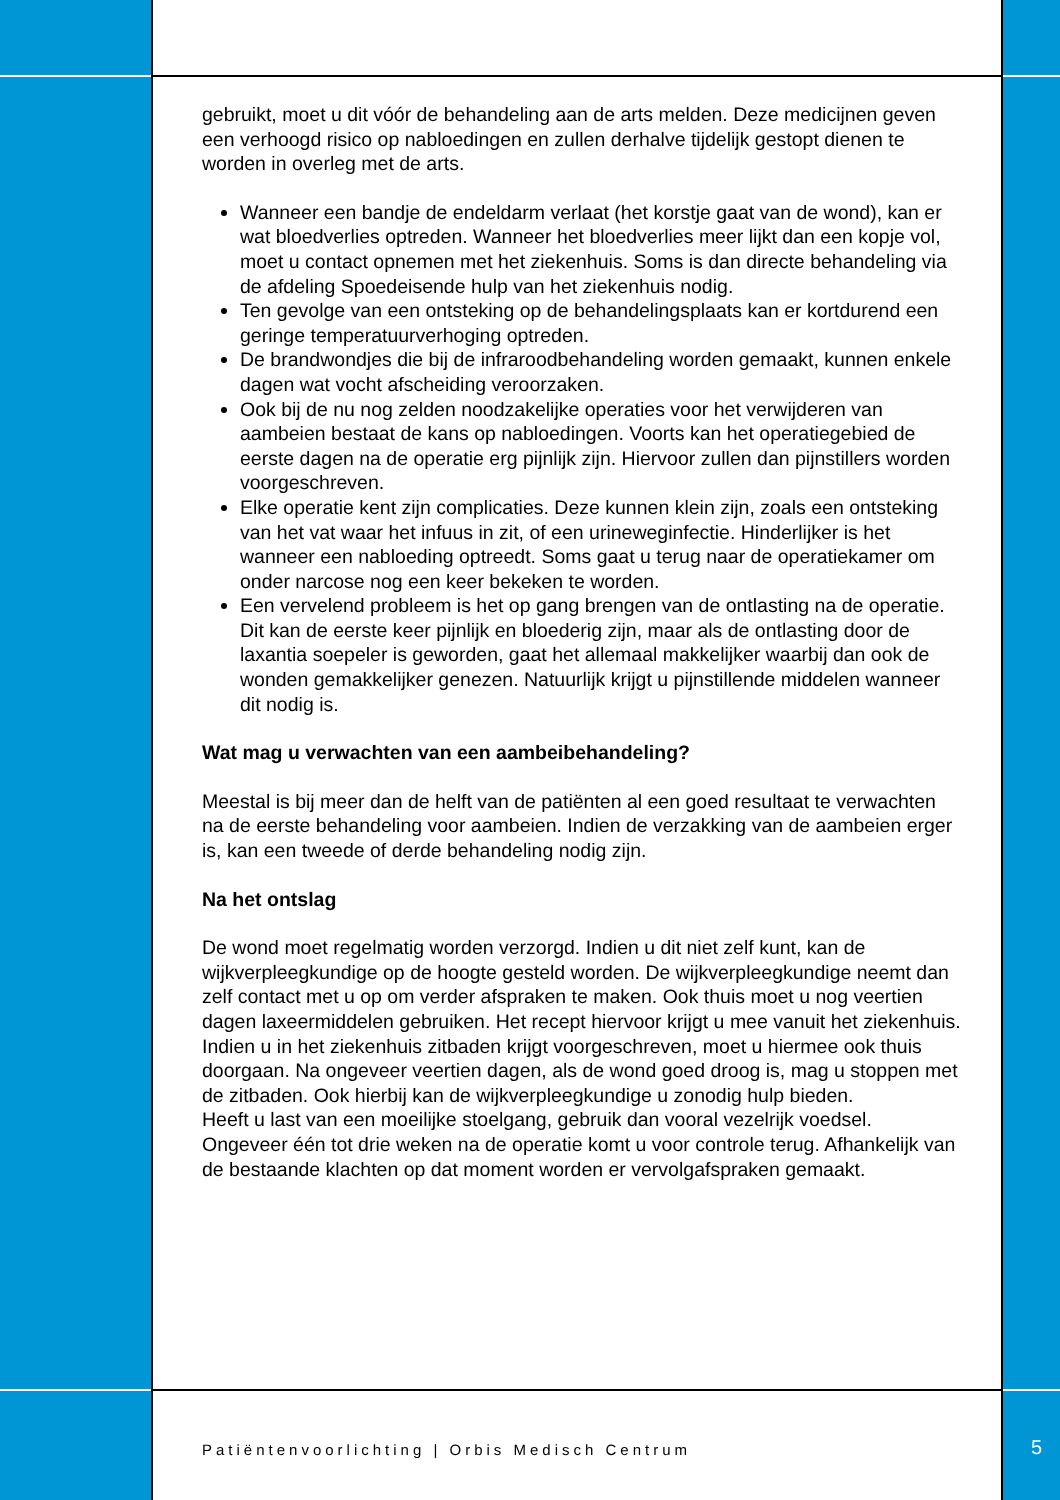gebruikt, moet u dit vóór de behandeling aan de arts melden. Deze medicijnen geven een verhoogd risico op nabloedingen en zullen derhalve tijdelijk gestopt dienen te worden in overleg met de arts.
Wanneer een bandje de endeldarm verlaat (het korstje gaat van de wond), kan er wat bloedverlies optreden. Wanneer het bloedverlies meer lijkt dan een kopje vol, moet u contact opnemen met het ziekenhuis. Soms is dan directe behandeling via de afdeling Spoedeisende hulp van het ziekenhuis nodig.
Ten gevolge van een ontsteking op de behandelingsplaats kan er kortdurend een geringe temperatuurverhoging optreden.
De brandwondjes die bij de infraroodbehandeling worden gemaakt, kunnen enkele dagen wat vocht afscheiding veroorzaken.
Ook bij de nu nog zelden noodzakelijke operaties voor het verwijderen van aambeien bestaat de kans op nabloedingen. Voorts kan het operatiegebied de eerste dagen na de operatie erg pijnlijk zijn. Hiervoor zullen dan pijnstillers worden voorgeschreven.
Elke operatie kent zijn complicaties. Deze kunnen klein zijn, zoals een ontsteking van het vat waar het infuus in zit, of een urineweginfectie. Hinderlijker is het wanneer een nabloeding optreedt. Soms gaat u terug naar de operatiekamer om onder narcose nog een keer bekeken te worden.
Een vervelend probleem is het op gang brengen van de ontlasting na de operatie. Dit kan de eerste keer pijnlijk en bloederig zijn, maar als de ontlasting door de laxantia soepeler is geworden, gaat het allemaal makkelijker waarbij dan ook de wonden gemakkelijker genezen. Natuurlijk krijgt u pijnstillende middelen wanneer dit nodig is.
Wat mag u verwachten van een aambeibehandeling?
Meestal is bij meer dan de helft van de patiënten al een goed resultaat te verwachten na de eerste behandeling voor aambeien. Indien de verzakking van de aambeien erger is, kan een tweede of derde behandeling nodig zijn.
Na het ontslag
De wond moet regelmatig worden verzorgd. Indien u dit niet zelf kunt, kan de wijkverpleegkundige op de hoogte gesteld worden. De wijkverpleegkundige neemt dan zelf contact met u op om verder afspraken te maken. Ook thuis moet u nog veertien dagen laxeermiddelen gebruiken. Het recept hiervoor krijgt u mee vanuit het ziekenhuis.
Indien u in het ziekenhuis zitbaden krijgt voorgeschreven, moet u hiermee ook thuis doorgaan. Na ongeveer veertien dagen, als de wond goed droog is, mag u stoppen met de zitbaden. Ook hierbij kan de wijkverpleegkundige u zonodig hulp bieden.
Heeft u last van een moeilijke stoelgang, gebruik dan vooral vezelrijk voedsel.
Ongeveer één tot drie weken na de operatie komt u voor controle terug. Afhankelijk van de bestaande klachten op dat moment worden er vervolgafspraken gemaakt.
Patiëntenvoorlichting | Orbis Medisch Centrum
5